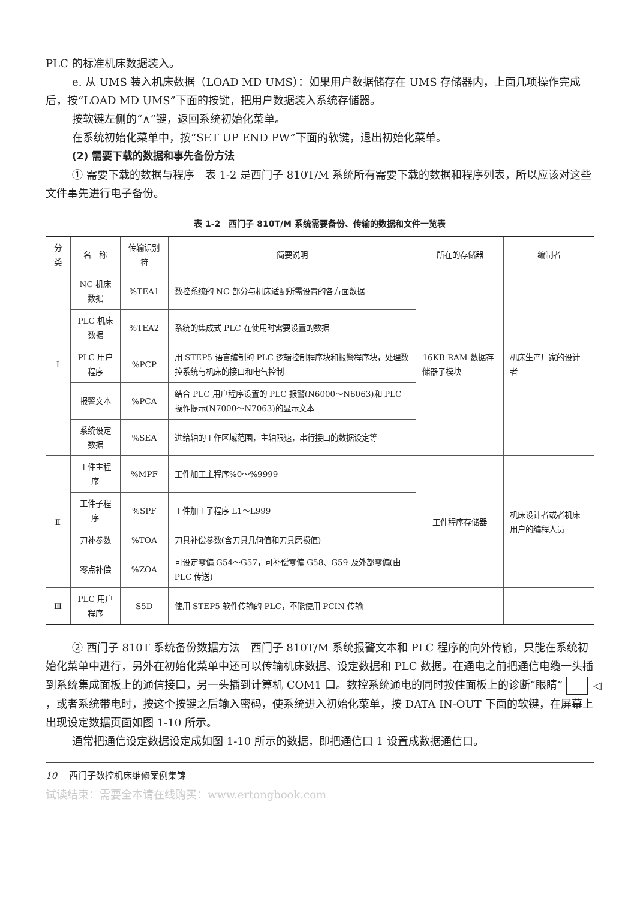PLC 的标准机床数据装入。
e. 从 UMS 装入机床数据（LOAD MD UMS）：如果用户数据储存在 UMS 存储器内，上面几项操作完成后，按“LOAD MD UMS”下面的按键，把用户数据装入系统存储器。
按软键左侧的“∧”键，返回系统初始化菜单。
在系统初始化菜单中，按“SET UP END PW”下面的软键，退出初始化菜单。
(2) 需要下载的数据和事先备份方法
① 需要下载的数据与程序　表 1-2 是西门子 810T/M 系统所有需要下载的数据和程序列表，所以应该对这些文件事先进行电子备份。
表 1-2　西门子 810T/M 系统需要备份、传输的数据和文件一览表
| 分类 | 名 称 | 传输识别符 | 简要说明 | 所在的存储器 | 编制者 |
| --- | --- | --- | --- | --- | --- |
| I | NC 机床数据 | %TEA1 | 数控系统的 NC 部分与机床适配所需设置的各方面数据 | 16KB RAM 数据存储器子模块 | 机床生产厂家的设计者 |
| | PLC 机床数据 | %TEA2 | 系统的集成式 PLC 在使用时需要设置的数据 | | |
| | PLC 用户程序 | %PCP | 用 STEP5 语言编制的 PLC 逻辑控制程序块和报警程序块，处理数控系统与机床的接口和电气控制 | | |
| | 报警文本 | %PCA | 结合 PLC 用户程序设置的 PLC 报警(N6000～N6063)和 PLC 操作提示(N7000～N7063)的显示文本 | | |
| | 系统设定数据 | %SEA | 进给轴的工作区域范围，主轴限速，串行接口的数据设定等 | | |
| Ⅱ | 工件主程序 | %MPF | 工件加工主程序%0～%9999 | 工件程序存储器 | 机床设计者或者机床用户的编程人员 |
| | 工件子程序 | %SPF | 工件加工子程序 L1～L999 | | |
| | 刀补参数 | %TOA | 刀具补偿参数(含刀具几何值和刀具磨损值) | | |
| | 零点补偿 | %ZOA | 可设定零偏 G54～G57，可补偿零偏 G58、G59 及外部零偏(由 PLC 传送) | | |
| Ⅲ | PLC 用户程序 | S5D | 使用 STEP5 软件传输的 PLC，不能使用 PCIN 传输 | | |
② 西门子 810T 系统备份数据方法　西门子 810T/M 系统报警文本和 PLC 程序的向外传输，只能在系统初始化菜单中进行，另外在初始化菜单中还可以传输机床数据、设定数据和 PLC 数据。在通电之前把通信电缆一头插到系统集成面板上的通信接口，另一头插到计算机 COM1 口。数控系统通电的同时按住面板上的诊断“眼睛” ◁ ，或者系统带电时，按这个按键之后输入密码，使系统进入初始化菜单，按 DATA IN-OUT 下面的软键，在屏幕上出现设定数据页面如图 1-10 所示。
通常把通信设定数据设定成如图 1-10 所示的数据，即把通信口 1 设置成数据通信口。
10 西门子数控机床维修案例集锦
试读结束：需要全本请在线购买：www.ertongbook.com